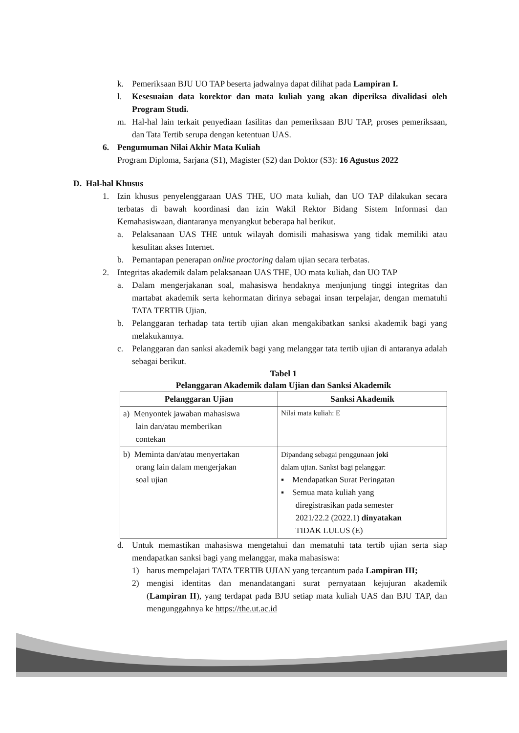k. Pemeriksaan BJU UO TAP beserta jadwalnya dapat dilihat pada Lampiran I.
l. Kesesuaian data korektor dan mata kuliah yang akan diperiksa divalidasi oleh Program Studi.
m. Hal-hal lain terkait penyediaan fasilitas dan pemeriksaan BJU TAP, proses pemeriksaan, dan Tata Tertib serupa dengan ketentuan UAS.
6. Pengumuman Nilai Akhir Mata Kuliah
Program Diploma, Sarjana (S1), Magister (S2) dan Doktor (S3): 16 Agustus 2022
D. Hal-hal Khusus
1. Izin khusus penyelenggaraan UAS THE, UO mata kuliah, dan UO TAP dilakukan secara terbatas di bawah koordinasi dan izin Wakil Rektor Bidang Sistem Informasi dan Kemahasiswaan, diantaranya menyangkut beberapa hal berikut.
a. Pelaksanaan UAS THE untuk wilayah domisili mahasiswa yang tidak memiliki atau kesulitan akses Internet.
b. Pemantapan penerapan online proctoring dalam ujian secara terbatas.
2. Integritas akademik dalam pelaksanaan UAS THE, UO mata kuliah, dan UO TAP
a. Dalam mengerjakanan soal, mahasiswa hendaknya menjunjung tinggi integritas dan martabat akademik serta kehormatan dirinya sebagai insan terpelajar, dengan mematuhi TATA TERTIB Ujian.
b. Pelanggaran terhadap tata tertib ujian akan mengakibatkan sanksi akademik bagi yang melakukannya.
c. Pelanggaran dan sanksi akademik bagi yang melanggar tata tertib ujian di antaranya adalah sebagai berikut.
Tabel 1
Pelanggaran Akademik dalam Ujian dan Sanksi Akademik
| Pelanggaran Ujian | Sanksi Akademik |
| --- | --- |
| a) Menyontek jawaban mahasiswa lain dan/atau memberikan contekan | Nilai mata kuliah: E |
| b) Meminta dan/atau menyertakan orang lain dalam mengerjakan soal ujian | Dipandang sebagai penggunaan joki dalam ujian. Sanksi bagi pelanggar: ▪ Mendapatkan Surat Peringatan ▪ Semua mata kuliah yang diregistrasikan pada semester 2021/22.2 (2022.1) dinyatakan TIDAK LULUS (E) |
d. Untuk memastikan mahasiswa mengetahui dan mematuhi tata tertib ujian serta siap mendapatkan sanksi bagi yang melanggar, maka mahasiswa:
1) harus mempelajari TATA TERTIB UJIAN yang tercantum pada Lampiran III;
2) mengisi identitas dan menandatangani surat pernyataan kejujuran akademik (Lampiran II), yang terdapat pada BJU setiap mata kuliah UAS dan BJU TAP, dan mengunggahnya ke https://the.ut.ac.id